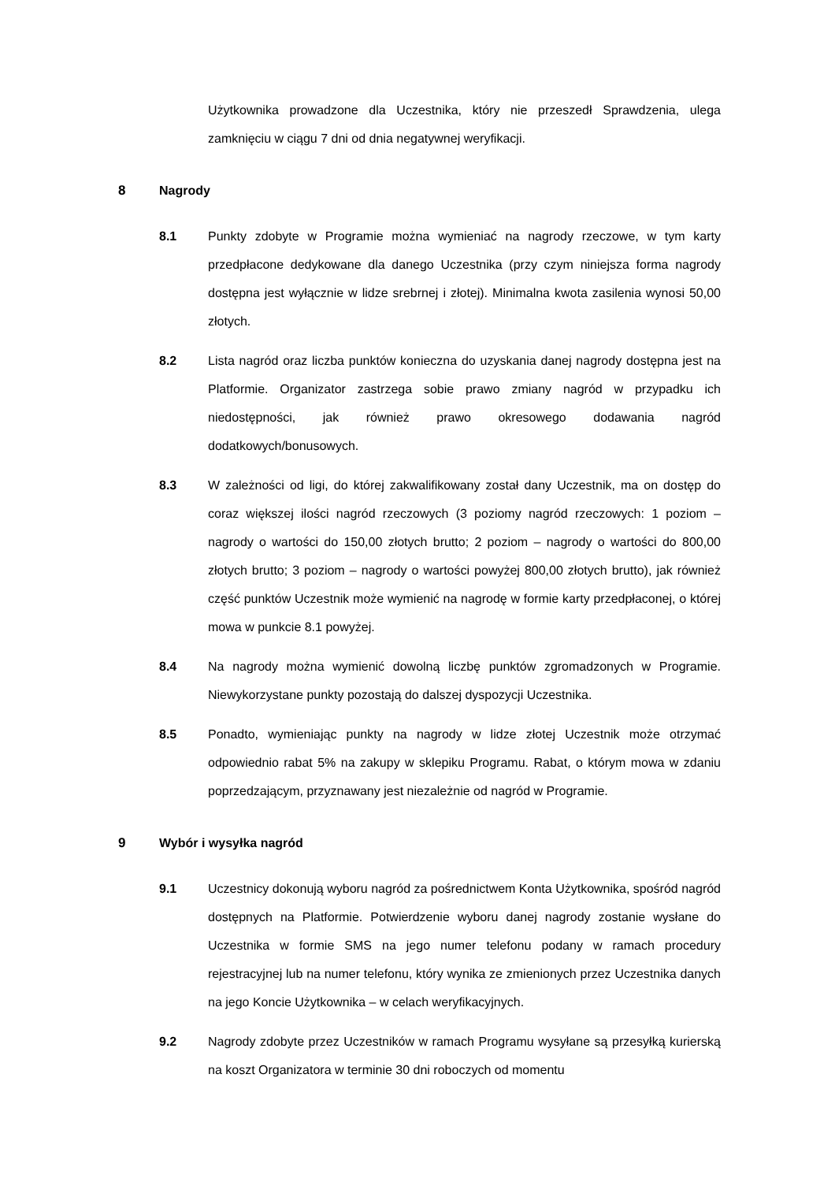Użytkownika prowadzone dla Uczestnika, który nie przeszedł Sprawdzenia, ulega zamknięciu w ciągu 7 dni od dnia negatywnej weryfikacji.
8 Nagrody
8.1 Punkty zdobyte w Programie można wymieniać na nagrody rzeczowe, w tym karty przedpłacone dedykowane dla danego Uczestnika (przy czym niniejsza forma nagrody dostępna jest wyłącznie w lidze srebrnej i złotej). Minimalna kwota zasilenia wynosi 50,00 złotych.
8.2 Lista nagród oraz liczba punktów konieczna do uzyskania danej nagrody dostępna jest na Platformie. Organizator zastrzega sobie prawo zmiany nagród w przypadku ich niedostępności, jak również prawo okresowego dodawania nagród dodatkowych/bonusowych.
8.3 W zależności od ligi, do której zakwalifikowany został dany Uczestnik, ma on dostęp do coraz większej ilości nagród rzeczowych (3 poziomy nagród rzeczowych: 1 poziom – nagrody o wartości do 150,00 złotych brutto; 2 poziom – nagrody o wartości do 800,00 złotych brutto; 3 poziom – nagrody o wartości powyżej 800,00 złotych brutto), jak również część punktów Uczestnik może wymienić na nagrodę w formie karty przedpłaconej, o której mowa w punkcie 8.1 powyżej.
8.4 Na nagrody można wymienić dowolną liczbę punktów zgromadzonych w Programie. Niewykorzystane punkty pozostają do dalszej dyspozycji Uczestnika.
8.5 Ponadto, wymieniając punkty na nagrody w lidze złotej Uczestnik może otrzymać odpowiednio rabat 5% na zakupy w sklepiku Programu. Rabat, o którym mowa w zdaniu poprzedzającym, przyznawany jest niezależnie od nagród w Programie.
9 Wybór i wysyłka nagród
9.1 Uczestnicy dokonują wyboru nagród za pośrednictwem Konta Użytkownika, spośród nagród dostępnych na Platformie. Potwierdzenie wyboru danej nagrody zostanie wysłane do Uczestnika w formie SMS na jego numer telefonu podany w ramach procedury rejestracyjnej lub na numer telefonu, który wynika ze zmienionych przez Uczestnika danych na jego Koncie Użytkownika – w celach weryfikacyjnych.
9.2 Nagrody zdobyte przez Uczestników w ramach Programu wysyłane są przesyłką kurierską na koszt Organizatora w terminie 30 dni roboczych od momentu